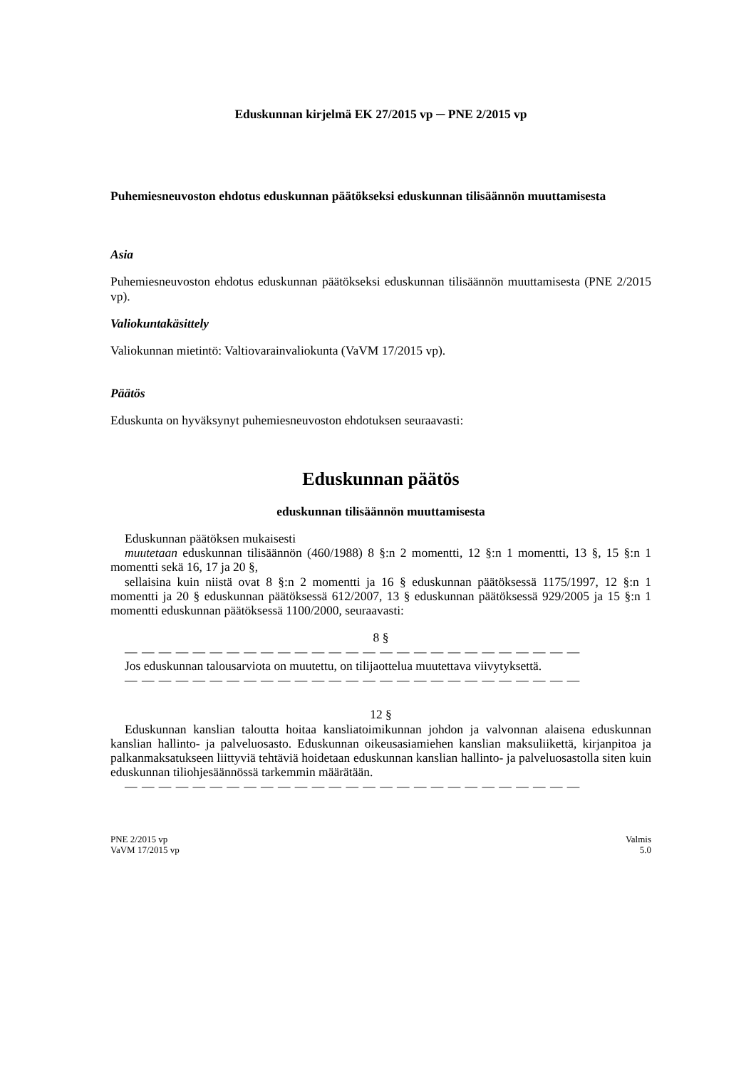Eduskunnan kirjelmä EK 27/2015 vp ─ PNE 2/2015 vp
Puhemiesneuvoston ehdotus eduskunnan päätökseksi eduskunnan tilisäännön muuttami­sesta
Asia
Puhemiesneuvoston ehdotus eduskunnan päätökseksi eduskunnan tilisäännön muuttamisesta (PNE 2/2015 vp).
Valiokuntakäsittely
Valiokunnan mietintö: Valtiovarainvaliokunta (VaVM 17/2015 vp).
Päätös
Eduskunta on hyväksynyt puhemiesneuvoston ehdotuksen seuraavasti:
Eduskunnan päätös
eduskunnan tilisäännön muuttamisesta
Eduskunnan päätöksen mukaisesti
muutetaan eduskunnan tilisäännön (460/1988) 8 §:n 2 momentti, 12 §:n 1 momentti, 13 §, 15 §:n 1 momentti sekä 16, 17 ja 20 §,
sellaisina kuin niistä ovat 8 §:n 2 momentti ja 16 § eduskunnan päätöksessä 1175/1997, 12 §:n 1 momentti ja 20 § eduskunnan päätöksessä 612/2007, 13 § eduskunnan päätöksessä 929/2005 ja 15 §:n 1 momentti eduskunnan päätöksessä 1100/2000, seuraavasti:
8 §
— — — — — — — — — — — — — — — — — — — — — — — — — — —
Jos eduskunnan talousarviota on muutettu, on tilijaottelua muutettava viivytyksettä.
— — — — — — — — — — — — — — — — — — — — — — — — — — —
12 §
Eduskunnan kanslian taloutta hoitaa kansliatoimikunnan johdon ja valvonnan alaisena edus­kunnan kanslian hallinto- ja palveluosasto. Eduskunnan oikeusasiamiehen kanslian maksuliiket­tä, kirjanpitoa ja palkanmaksatukseen liittyviä tehtäviä hoidetaan eduskunnan kanslian hallinto- ja palveluosastolla siten kuin eduskunnan tiliohjesäännössä tarkemmin määrätään.
— — — — — — — — — — — — — — — — — — — — — — — — — — —
PNE 2/2015 vp
VaVM 17/2015 vp
Valmis
5.0